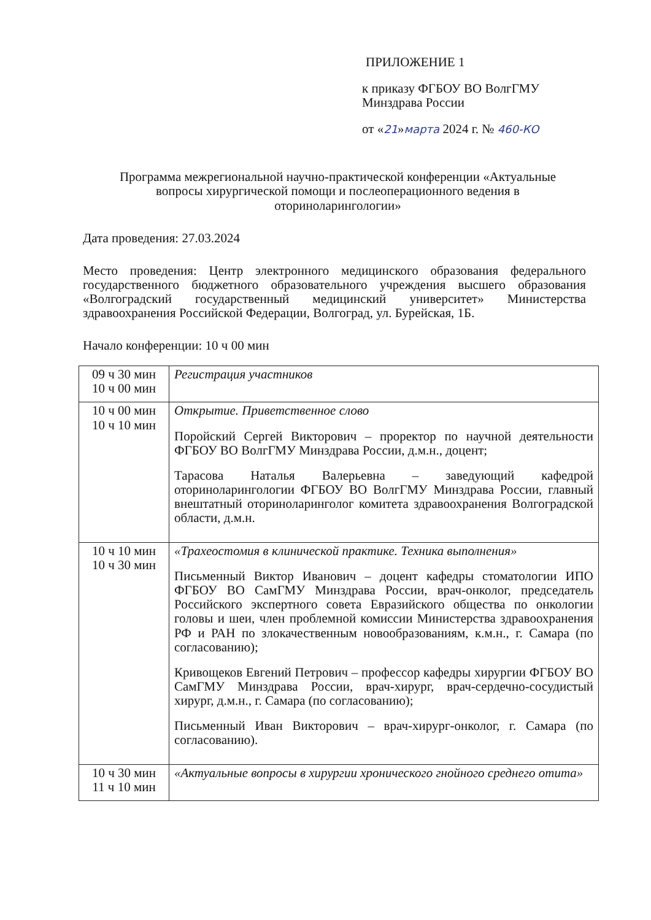ПРИЛОЖЕНИЕ 1
к приказу ФГБОУ ВО ВолгГМУ
Минздрава России
от «21»марта 2024 г. № 460-КО
Программа межрегиональной научно-практической конференции «Актуальные вопросы хирургической помощи и послеоперационного ведения в оториноларингологии»
Дата проведения: 27.03.2024
Место проведения: Центр электронного медицинского образования федерального государственного бюджетного образовательного учреждения высшего образования «Волгоградский государственный медицинский университет» Министерства здравоохранения Российской Федерации, Волгоград, ул. Бурейская, 1Б.
Начало конференции: 10 ч 00 мин
| 09 ч 30 мин 10 ч 00 мин | Регистрация участников |
| 10 ч 00 мин 10 ч 10 мин | Открытие. Приветственное слово Поройский Сергей Викторович – проректор по научной деятельности ФГБОУ ВО ВолгГМУ Минздрава России, д.м.н., доцент; Тарасова Наталья Валерьевна – заведующий кафедрой оториноларингологии ФГБОУ ВО ВолгГМУ Минздрава России, главный внештатный оториноларинголог комитета здравоохранения Волгоградской области, д.м.н. |
| 10 ч 10 мин 10 ч 30 мин | «Трахеостомия в клинической практике. Техника выполнения» Письменный Виктор Иванович – доцент кафедры стоматологии ИПО ФГБОУ ВО СамГМУ Минздрава России, врач-онколог, председатель Российского экспертного совета Евразийского общества по онкологии головы и шеи, член проблемной комиссии Министерства здравоохранения РФ и РАН по злокачественным новообразованиям, к.м.н., г. Самара (по согласованию); Кривощеков Евгений Петрович – профессор кафедры хирургии ФГБОУ ВО СамГМУ Минздрава России, врач-хирург, врач-сердечно-сосудистый хирург, д.м.н., г. Самара (по согласованию); Письменный Иван Викторович – врач-хирург-онколог, г. Самара (по согласованию). |
| 10 ч 30 мин 11 ч 10 мин | «Актуальные вопросы в хирургии хронического гнойного среднего отита» |